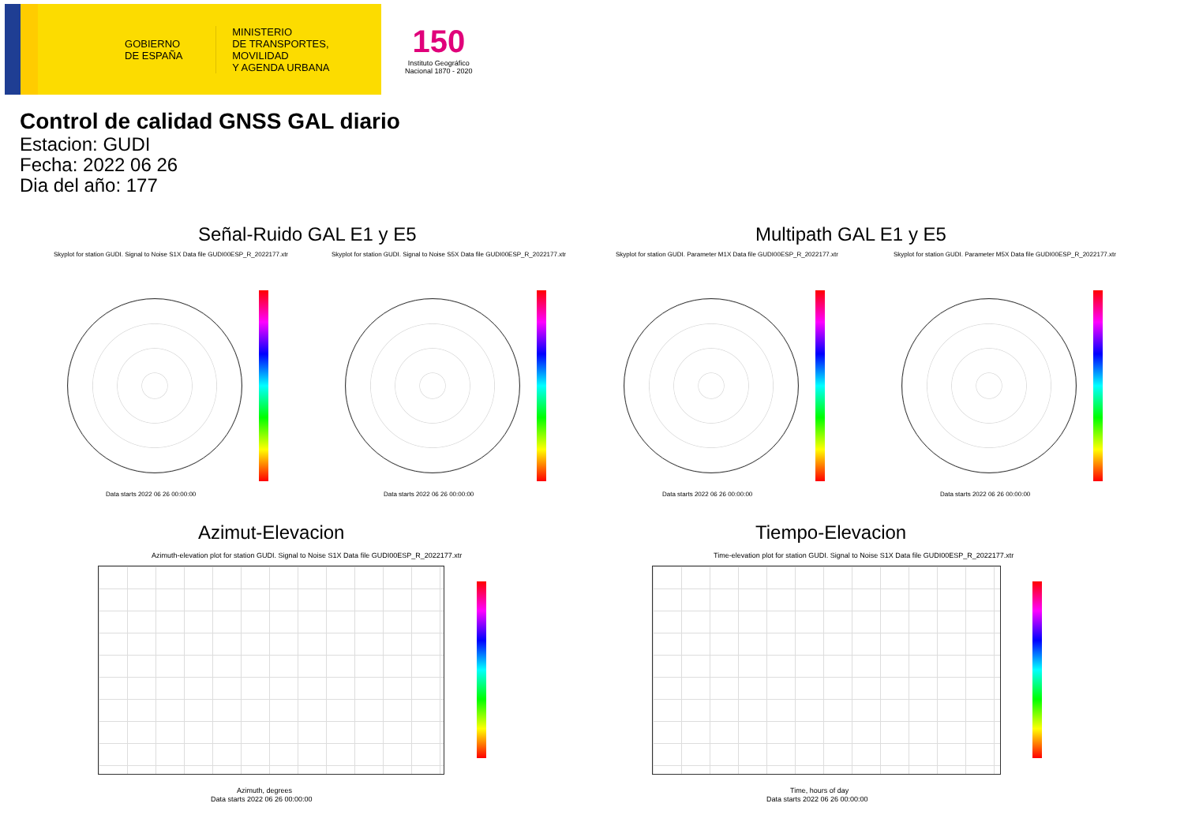GOBIERNO
DE ESPAÑA
MINISTERIO
DE TRANSPORTES, MOVILIDAD
Y AGENDA URBANA
150
Instituto Geográfico
Nacional 1870 - 2020
Control de calidad GNSS GAL diario
Estacion: GUDI
Fecha: 2022 06 26
Dia del año: 177
Señal-Ruido GAL E1 y E5 Multipath GAL E1 y E5
Skyplot for station GUDI. Signal to Noise S1X Data file GUDI00ESP_R_2022177.xtr
Skyplot for station GUDI. Signal to Noise S5X Data file GUDI00ESP_R_2022177.xtr
Skyplot for station GUDI. Parameter M1X Data file GUDI00ESP_R_2022177.xtr
Skyplot for station GUDI. Parameter M5X Data file GUDI00ESP_R_2022177.xtr
Data starts 2022 06 26 00:00:00
Data starts 2022 06 26 00:00:00
Data starts 2022 06 26 00:00:00
Data starts 2022 06 26 00:00:00
Azimut-Elevacion Tiempo-Elevacion
Azimuth-elevation plot for station GUDI. Signal to Noise S1X Data file GUDI00ESP_R_2022177.xtr
Time-elevation plot for station GUDI. Signal to Noise S1X Data file GUDI00ESP_R_2022177.xtr
Azimuth, degrees
Data starts 2022 06 26 00:00:00
Time, hours of day
Data starts 2022 06 26 00:00:00